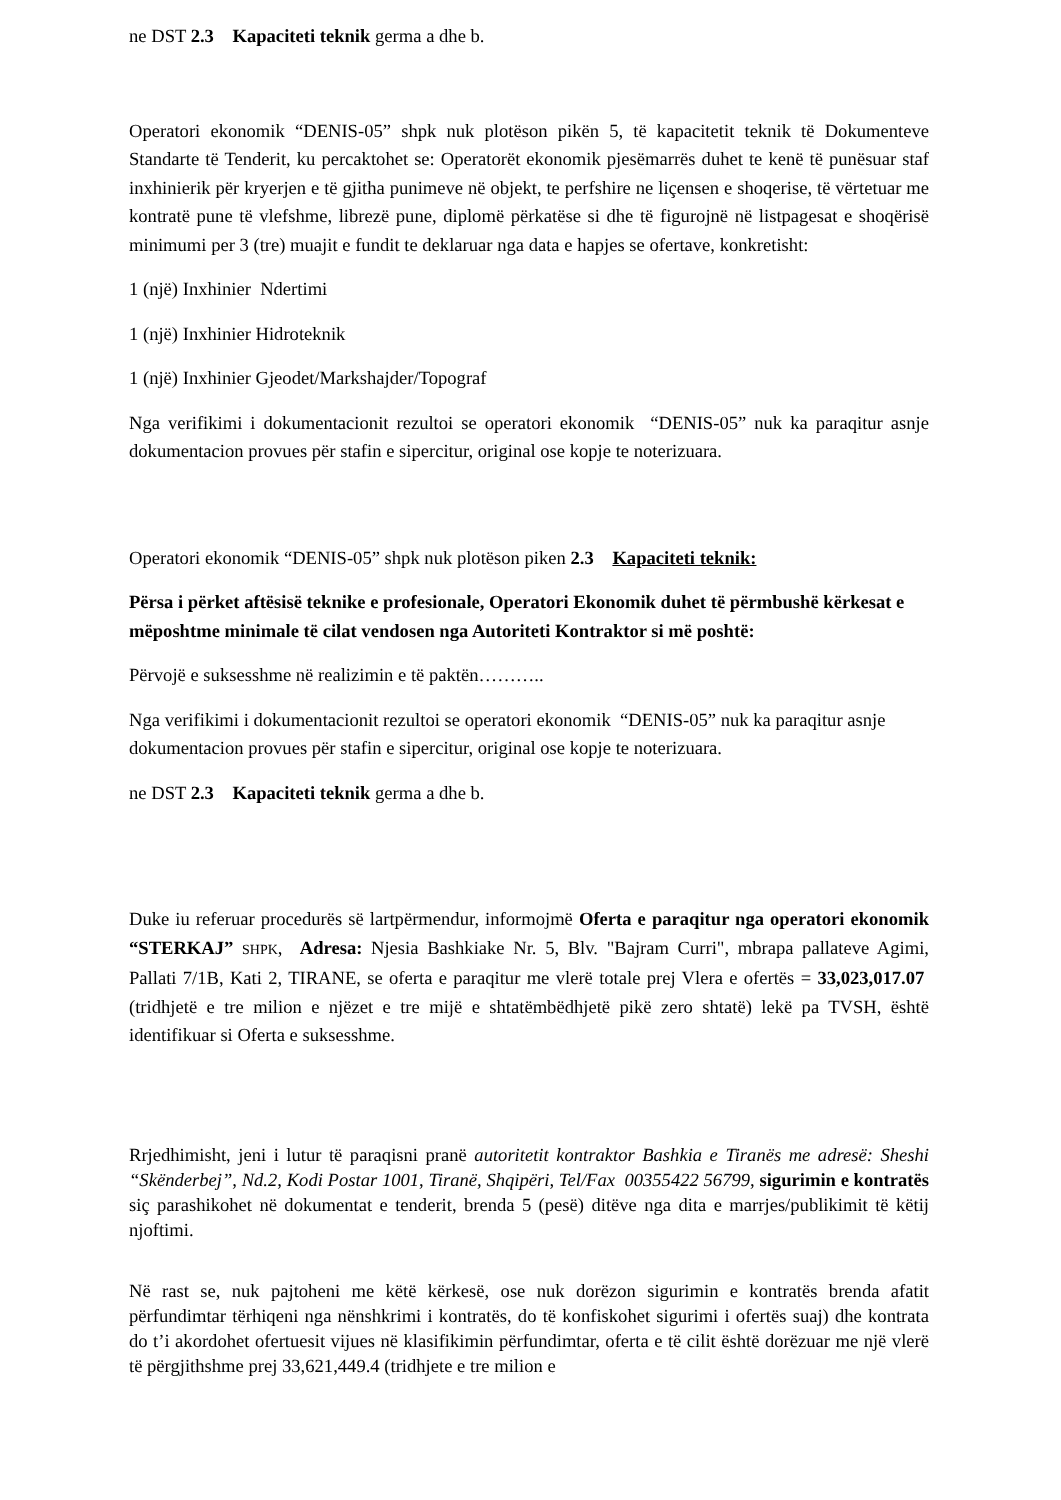ne DST 2.3 Kapaciteti teknik germa a dhe b.
Operatori ekonomik “DENIS-05” shpk nuk plotëson pikën 5, të kapacitetit teknik të Dokumenteve Standarte të Tenderit, ku percaktohet se: Operatorët ekonomik pjesëmarrës duhet te kenë të punësuar staf inxhinierik për kryerjen e të gjitha punimeve në objekt, te perfshire ne liçensen e shoqerise, të vërtetuar me kontratë pune të vlefshme, librezë pune, diplomë përkatëse si dhe të figurojnë në listpagesat e shoqërisë minimumi per 3 (tre) muajit e fundit te deklaruar nga data e hapjes se ofertave, konkretisht:
1 (një) Inxhinier Ndertimi
1 (një) Inxhinier Hidroteknik
1 (një) Inxhinier Gjeodet/Markshajder/Topograf
Nga verifikimi i dokumentacionit rezultoi se operatori ekonomik “DENIS-05” nuk ka paraqitur asnje dokumentacion provues për stafin e sipercitur, original ose kopje te noterizuara.
Operatori ekonomik “DENIS-05” shpk nuk plotëson piken 2.3 Kapaciteti teknik:
Përsa i përket aftësisë teknike e profesionale, Operatori Ekonomik duhet të përmbushë kërkesat e mëposhtme minimale të cilat vendosen nga Autoriteti Kontraktor si më poshtë:
Përvojë e suksesshme në realizimin e të paktën………..
Nga verifikimi i dokumentacionit rezultoi se operatori ekonomik “DENIS-05” nuk ka paraqitur asnje dokumentacion provues për stafin e sipercitur, original ose kopje te noterizuara.
ne DST 2.3 Kapaciteti teknik germa a dhe b.
Duke iu referuar procedurës së lartpërmendur, informojmë Oferta e paraqitur nga operatori ekonomik “STERKAJ” SHPK, Adresa: Njesia Bashkiake Nr. 5, Blv. "Bajram Curri", mbrapa pallateve Agimi, Pallati 7/1B, Kati 2, TIRANE, se oferta e paraqitur me vlerë totale prej Vlera e ofertës = 33,023,017.07 (tridhjetë e tre milion e njëzet e tre mijë e shtatëmbëdhjetë pikë zero shtatë) lekë pa TVSH, është identifikuar si Oferta e suksesshme.
Rrjedhimisht, jeni i lutur të paraqisni pranë autoritetit kontraktor Bashkia e Tiranës me adresë: Sheshi “Skënderbej”, Nd.2, Kodi Postar 1001, Tiranë, Shqipëri, Tel/Fax 00355422 56799, sigurimin e kontratës siç parashikohet në dokumentat e tenderit, brenda 5 (pesë) ditëve nga dita e marrjes/publikimit të këtij njoftimi.
Në rast se, nuk pajtoheni me këtë kërkesë, ose nuk dorëzon sigurimin e kontratës brenda afatit përfundimtar tërhiqeni nga nënshkrimi i kontratës, do të konfiskohet sigurimi i ofertës suaj) dhe kontrata do t’i akordohet ofertuesit vijues në klasifikimin përfundimtar, oferta e të cilit është dorëzuar me një vlerë të përgjithshme prej 33,621,449.4 (tridhjete e tre milion e